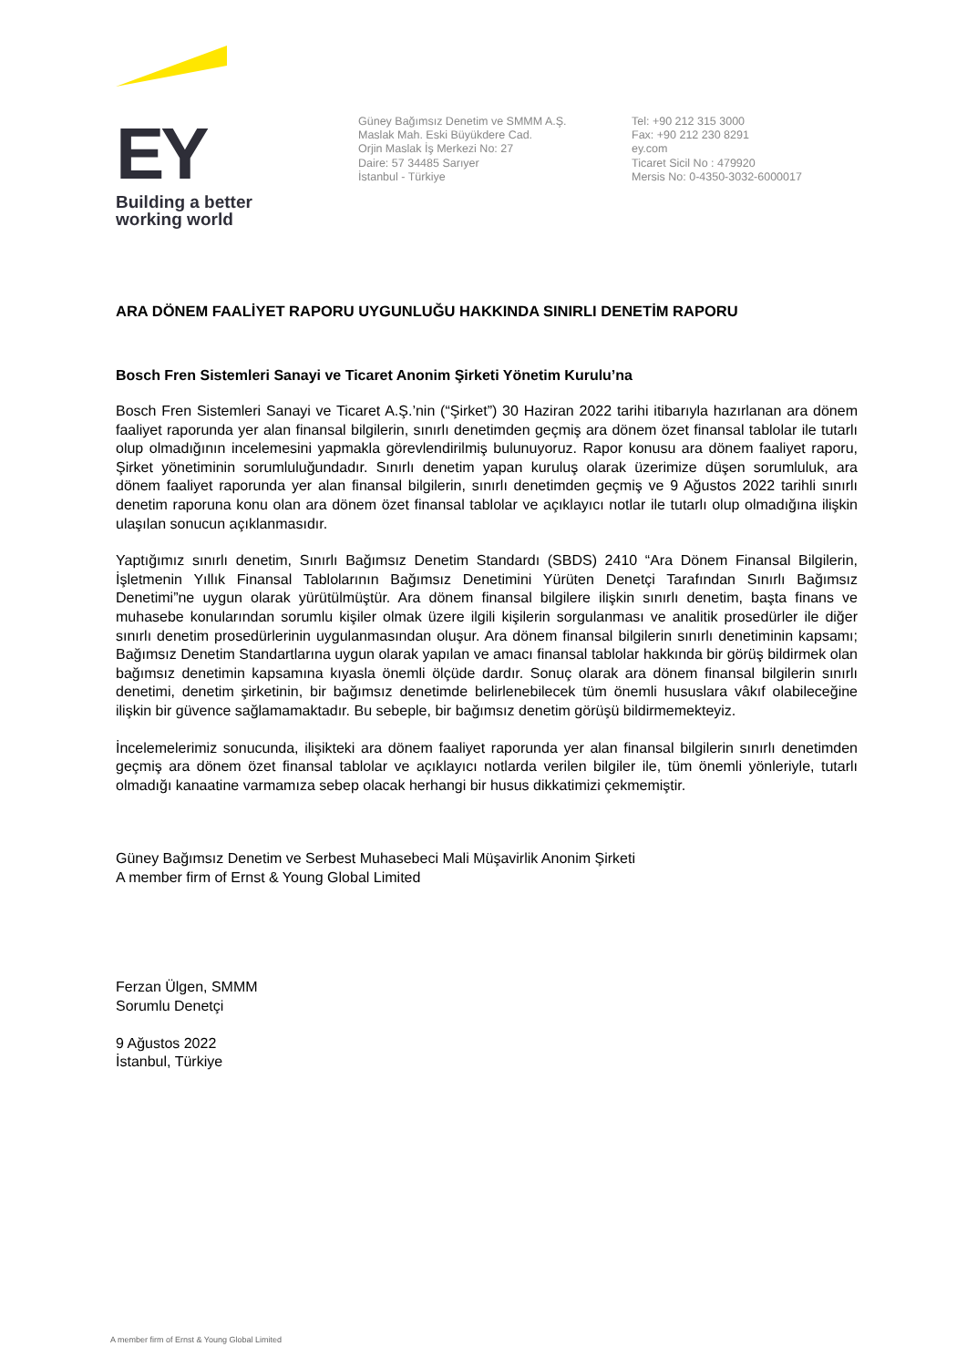EY
Building a better
working world
Güney Bağımsız Denetim ve SMMM A.Ş.
Maslak Mah. Eski Büyükdere Cad.
Orjin Maslak İş Merkezi No: 27
Daire: 57 34485 Sarıyer
İstanbul - Türkiye
Tel: +90 212 315 3000
Fax: +90 212 230 8291
ey.com
Ticaret Sicil No : 479920
Mersis No: 0-4350-3032-6000017
ARA DÖNEM FAALİYET RAPORU UYGUNLUĞU HAKKINDA SINIRLI DENETİM RAPORU
Bosch Fren Sistemleri Sanayi ve Ticaret Anonim Şirketi Yönetim Kurulu’na
Bosch Fren Sistemleri Sanayi ve Ticaret A.Ş.’nin (“Şirket”) 30 Haziran 2022 tarihi itibarıyla hazırlanan ara dönem faaliyet raporunda yer alan finansal bilgilerin, sınırlı denetimden geçmiş ara dönem özet finansal tablolar ile tutarlı olup olmadığının incelemesini yapmakla görevlendirilmiş bulunuyoruz. Rapor konusu ara dönem faaliyet raporu, Şirket yönetiminin sorumluluğundadır. Sınırlı denetim yapan kuruluş olarak üzerimize düşen sorumluluk, ara dönem faaliyet raporunda yer alan finansal bilgilerin, sınırlı denetimden geçmiş ve 9 Ağustos 2022 tarihli sınırlı denetim raporuna konu olan ara dönem özet finansal tablolar ve açıklayıcı notlar ile tutarlı olup olmadığına ilişkin ulaşılan sonucun açıklanmasıdır.
Yaptığımız sınırlı denetim, Sınırlı Bağımsız Denetim Standardı (SBDS) 2410 “Ara Dönem Finansal Bilgilerin, İşletmenin Yıllık Finansal Tablolarının Bağımsız Denetimini Yürüten Denetçi Tarafından Sınırlı Bağımsız Denetimi”ne uygun olarak yürütülmüştür. Ara dönem finansal bilgilere ilişkin sınırlı denetim, başta finans ve muhasebe konularından sorumlu kişiler olmak üzere ilgili kişilerin sorgulanması ve analitik prosedürler ile diğer sınırlı denetim prosedürlerinin uygulanmasından oluşur. Ara dönem finansal bilgilerin sınırlı denetiminin kapsamı; Bağımsız Denetim Standartlarına uygun olarak yapılan ve amacı finansal tablolar hakkında bir görüş bildirmek olan bağımsız denetimin kapsamına kıyasla önemli ölçüde dardır. Sonuç olarak ara dönem finansal bilgilerin sınırlı denetimi, denetim şirketinin, bir bağımsız denetimde belirlenebilecek tüm önemli hususlara vâkıf olabileceğine ilişkin bir güvence sağlamamaktadır. Bu sebeple, bir bağımsız denetim görüşü bildirmemekteyiz.
İncelemelerimiz sonucunda, ilişikteki ara dönem faaliyet raporunda yer alan finansal bilgilerin sınırlı denetimden geçmiş ara dönem özet finansal tablolar ve açıklayıcı notlarda verilen bilgiler ile, tüm önemli yönleriyle, tutarlı olmadığı kanaatine varmamıza sebep olacak herhangi bir husus dikkatimizi çekmemiştir.
Güney Bağımsız Denetim ve Serbest Muhasebeci Mali Müşavirlik Anonim Şirketi
A member firm of Ernst & Young Global Limited
Ferzan Ülgen, SMMM
Sorumlu Denetçi
9 Ağustos 2022
İstanbul, Türkiye
A member firm of Ernst & Young Global Limited